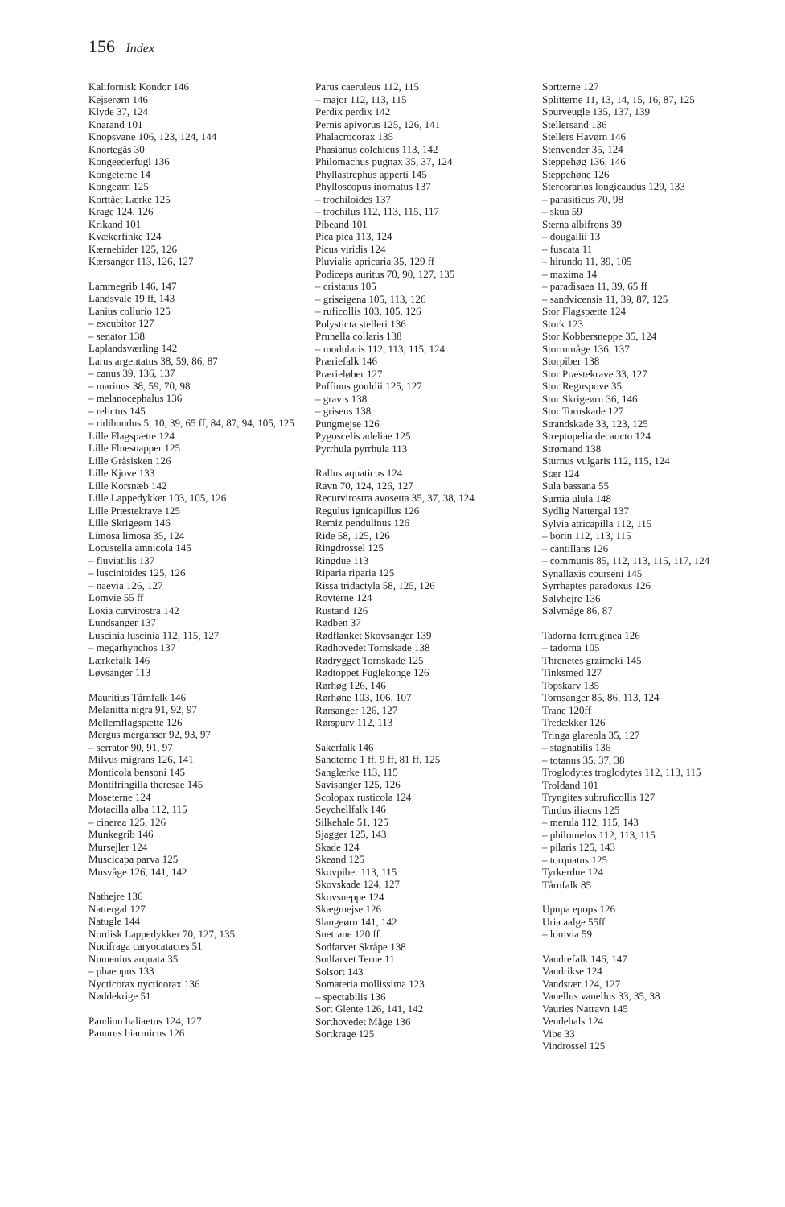156 Index
Kalifornisk Kondor 146
Kejserørn 146
Klyde 37, 124
Knarand 101
Knopsvane 106, 123, 124, 144
Knortegås 30
Kongeederfugl 136
Kongeterne 14
Kongeørn 125
Korttået Lærke 125
Krage 124, 126
Krikand 101
Kvækerfinke 124
Kærnebider 125, 126
Kærsanger 113, 126, 127
Lammegrib 146, 147
Landsvale 19 ff, 143
Lanius collurio 125
– excubitor 127
– senator 138
Laplandsværling 142
Larus argentatus 38, 59, 86, 87
– canus 39, 136, 137
– marinus 38, 59, 70, 98
– melanocephalus 136
– relictus 145
– ridibundus 5, 10, 39, 65 ff, 84, 87, 94, 105, 125
Lille Flagspætte 124
Lille Fluesnapper 125
Lille Gråsisken 126
Lille Kjove 133
Lille Korsnæb 142
Lille Lappedykker 103, 105, 126
Lille Præstekrave 125
Lille Skrigeørn 146
Limosa limosa 35, 124
Locustella amnicola 145
– fluviatilis 137
– luscinioides 125, 126
– naevia 126, 127
Lomvie 55 ff
Loxia curvirostra 142
Lundsanger 137
Luscinia luscinia 112, 115, 127
– megarhynchos 137
Lærkefalk 146
Løvsanger 113
Mauritius Tårnfalk 146
Melanitta nigra 91, 92, 97
Mellemflagspætte 126
Mergus merganser 92, 93, 97
– serrator 90, 91, 97
Milvus migrans 126, 141
Monticola bensoni 145
Montifringilla theresae 145
Moseterne 124
Motacilla alba 112, 115
– cinerea 125, 126
Munkegrib 146
Mursejler 124
Muscicapa parva 125
Musvåge 126, 141, 142
Nathejre 136
Nattergal 127
Natugle 144
Nordisk Lappedykker 70, 127, 135
Nucifraga caryocatactes 51
Numenius arquata 35
– phaeopus 133
Nycticorax nycticorax 136
Nøddekrige 51
Pandion haliaetus 124, 127
Panurus biarmicus 126
Parus caeruleus 112, 115
– major 112, 113, 115
Perdix perdix 142
Pernis apivorus 125, 126, 141
Phalacrocorax 135
Phasianus colchicus 113, 142
Philomachus pugnax 35, 37, 124
Phyllastrephus apperti 145
Phylloscopus inornatus 137
– trochiloides 137
– trochilus 112, 113, 115, 117
Pibeand 101
Pica pica 113, 124
Picus viridis 124
Pluvialis apricaria 35, 129 ff
Podiceps auritus 70, 90, 127, 135
– cristatus 105
– griseigena 105, 113, 126
– ruficollis 103, 105, 126
Polysticta stelleri 136
Prunella collaris 138
– modularis 112, 113, 115, 124
Præriefalk 146
Prærieløber 127
Puffinus gouldii 125, 127
– gravis 138
– griseus 138
Pungmejse 126
Pygoscelis adeliae 125
Pyrrhula pyrrhula 113
Rallus aquaticus 124
Ravn 70, 124, 126, 127
Recurvirostra avosetta 35, 37, 38, 124
Regulus ignicapillus 126
Remiz pendulinus 126
Ride 58, 125, 126
Ringdrossel 125
Ringdue 113
Riparia riparia 125
Rissa tridactyla 58, 125, 126
Rovterne 124
Rustand 126
Rødben 37
Rødflanket Skovsanger 139
Rødhovedet Tornskade 138
Rødrygget Tornskade 125
Rødtoppet Fuglekonge 126
Rørhøg 126, 146
Rørhøne 103, 106, 107
Rørsanger 126, 127
Rørspurv 112, 113
Sakerfalk 146
Sandterne 1 ff, 9 ff, 81 ff, 125
Sanglærke 113, 115
Savisanger 125, 126
Scolopax rusticola 124
Seychellfalk 146
Silkehale 51, 125
Sjagger 125, 143
Skade 124
Skeand 125
Skovpiber 113, 115
Skovskade 124, 127
Skovsneppe 124
Skægmejse 126
Slangeørn 141, 142
Snetrane 120 ff
Sodfarvet Skråpe 138
Sodfarvet Terne 11
Solsort 143
Somateria mollissima 123
– spectabilis 136
Sort Glente 126, 141, 142
Sorthovedet Måge 136
Sortkrage 125
Sortterne 127
Splitterne 11, 13, 14, 15, 16, 87, 125
Spurveugle 135, 137, 139
Stellersand 136
Stellers Havørn 146
Stenvender 35, 124
Steppehøg 136, 146
Steppehøne 126
Stercorarius longicaudus 129, 133
– parasiticus 70, 98
– skua 59
Sterna albifrons 39
– dougallii 13
– fuscata 11
– hirundo 11, 39, 105
– maxima 14
– paradisaea 11, 39, 65 ff
– sandvicensis 11, 39, 87, 125
Stor Flagspætte 124
Stork 123
Stor Kobbersneppe 35, 124
Stormmåge 136, 137
Storpiber 138
Stor Præstekrave 33, 127
Stor Regnspove 35
Stor Skrigeørn 36, 146
Stor Tornskade 127
Strandskade 33, 123, 125
Streptopelia decaocto 124
Strømand 138
Sturnus vulgaris 112, 115, 124
Stær 124
Sula bassana 55
Surnia ulula 148
Sydlig Nattergal 137
Sylvia atricapilla 112, 115
– borin 112, 113, 115
– cantillans 126
– communis 85, 112, 113, 115, 117, 124
Synallaxis courseni 145
Syrrhaptes paradoxus 126
Sølvhejre 136
Sølvmåge 86, 87
Tadorna ferruginea 126
– tadorna 105
Threnetes grzimeki 145
Tinksmed 127
Topskarv 135
Tornsanger 85, 86, 113, 124
Trane 120ff
Tredækker 126
Tringa glareola 35, 127
– stagnatilis 136
– totanus 35, 37, 38
Troglodytes troglodytes 112, 113, 115
Troldand 101
Tryngites subruficollis 127
Turdus iliacus 125
– merula 112, 115, 143
– philomelos 112, 113, 115
– pilaris 125, 143
– torquatus 125
Tyrkerdue 124
Tårnfalk 85
Upupa epops 126
Uria aalge 55ff
– lomvia 59
Vandrefalk 146, 147
Vandrikse 124
Vandstær 124, 127
Vanellus vanellus 33, 35, 38
Vauries Natravn 145
Vendehals 124
Vibe 33
Vindrossel 125